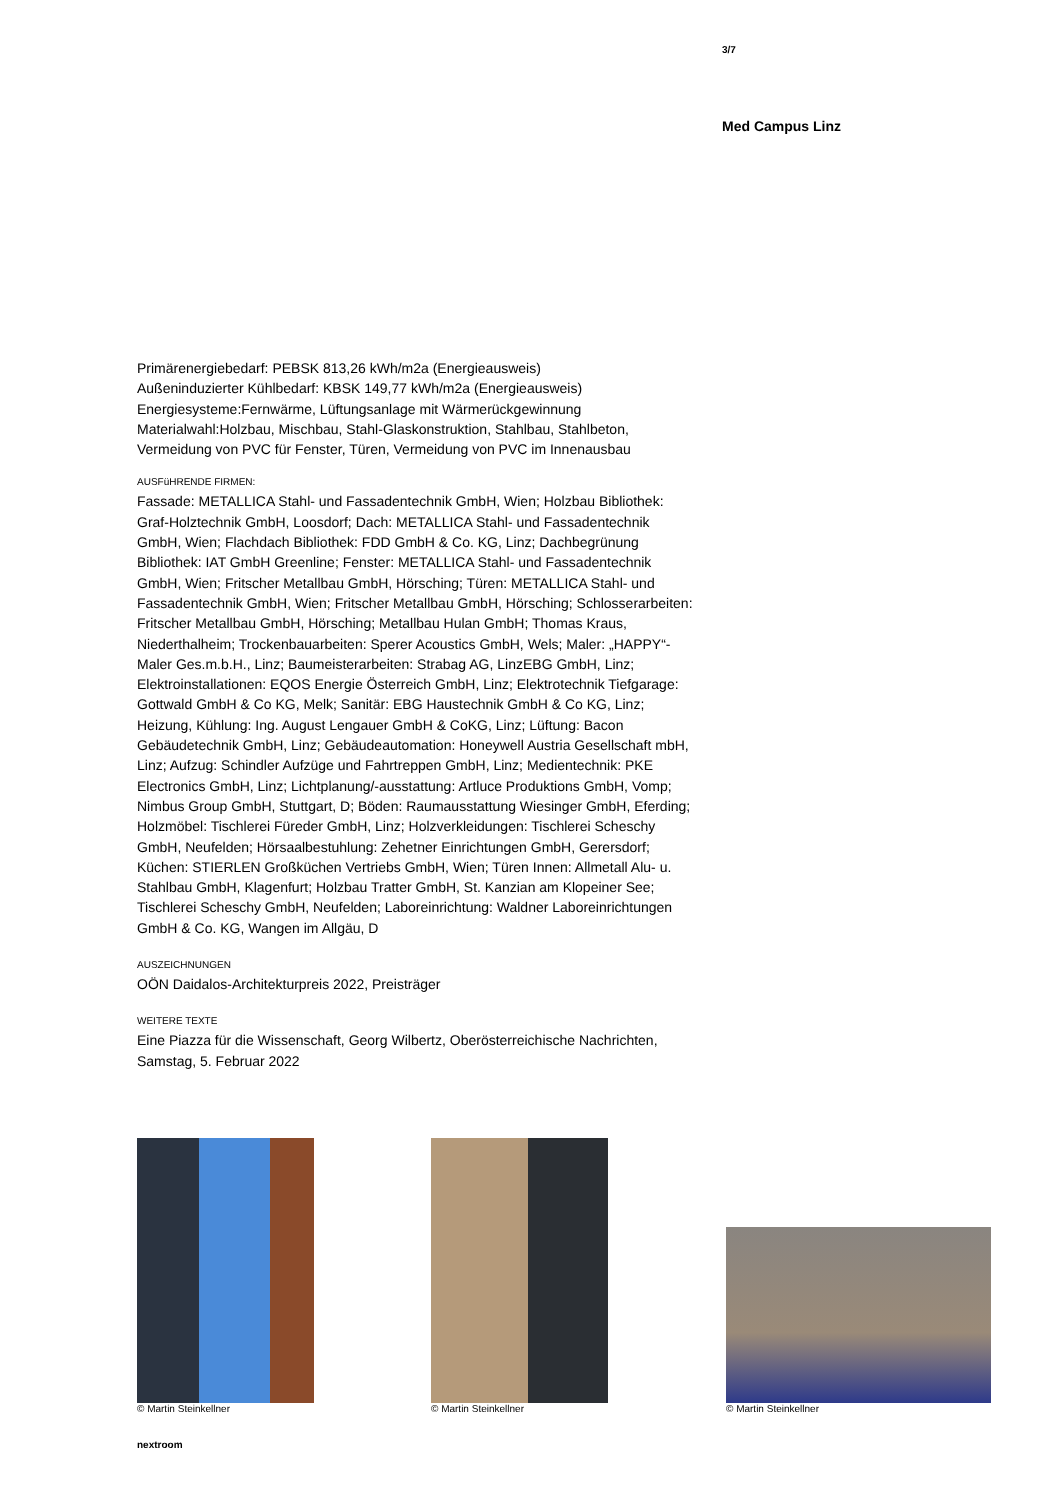3/7
Med Campus Linz
Primärenergiebedarf: PEBSK 813,26 kWh/m2a (Energieausweis)
Außeninduzierter Kühlbedarf: KBSK 149,77 kWh/m2a (Energieausweis)
Energiesysteme:Fernwärme, Lüftungsanlage mit Wärmerückgewinnung
Materialwahl:Holzbau, Mischbau, Stahl-Glaskonstruktion, Stahlbau, Stahlbeton, Vermeidung von PVC für Fenster, Türen, Vermeidung von PVC im Innenausbau
AUSFüHRENDE FIRMEN:
Fassade: METALLICA Stahl- und Fassadentechnik GmbH, Wien; Holzbau Bibliothek: Graf-Holztechnik GmbH, Loosdorf; Dach: METALLICA Stahl- und Fassadentechnik GmbH, Wien; Flachdach Bibliothek: FDD GmbH & Co. KG, Linz; Dachbegrünung Bibliothek: IAT GmbH Greenline; Fenster: METALLICA Stahl- und Fassadentechnik GmbH, Wien; Fritscher Metallbau GmbH, Hörsching; Türen: METALLICA Stahl- und Fassadentechnik GmbH, Wien; Fritscher Metallbau GmbH, Hörsching; Schlosserarbeiten: Fritscher Metallbau GmbH, Hörsching; Metallbau Hulan GmbH; Thomas Kraus, Niederthalheim; Trockenbauarbeiten: Sperer Acoustics GmbH, Wels; Maler: „HAPPY“-Maler Ges.m.b.H., Linz; Baumeisterarbeiten: Strabag AG, LinzEBG GmbH, Linz; Elektroinstallationen: EQOS Energie Österreich GmbH, Linz; Elektrotechnik Tiefgarage: Gottwald GmbH & Co KG, Melk; Sanitär: EBG Haustechnik GmbH & Co KG, Linz; Heizung, Kühlung: Ing. August Lengauer GmbH & CoKG, Linz; Lüftung: Bacon Gebäudetechnik GmbH, Linz; Gebäudeautomation: Honeywell Austria Gesellschaft mbH, Linz; Aufzug: Schindler Aufzüge und Fahrtreppen GmbH, Linz; Medientechnik: PKE Electronics GmbH, Linz; Lichtplanung/-ausstattung: Artluce Produktions GmbH, Vomp; Nimbus Group GmbH, Stuttgart, D; Böden: Raumausstattung Wiesinger GmbH, Eferding; Holzmöbel: Tischlerei Füreder GmbH, Linz; Holzverkleidungen: Tischlerei Scheschy GmbH, Neufelden; Hörsaalbestuhlung: Zehetner Einrichtungen GmbH, Gerersdorf; Küchen: STIERLEN Großküchen Vertriebs GmbH, Wien; Türen Innen: Allmetall Alu- u. Stahlbau GmbH, Klagenfurt; Holzbau Tratter GmbH, St. Kanzian am Klopeiner See; Tischlerei Scheschy GmbH, Neufelden; Laboreinrichtung: Waldner Laboreinrichtungen GmbH & Co. KG, Wangen im Allgäu, D
AUSZEICHNUNGEN
OÖN Daidalos-Architekturpreis 2022, Preisträger
WEITERE TEXTE
Eine Piazza für die Wissenschaft, Georg Wilbertz, Oberösterreichische Nachrichten, Samstag, 5. Februar 2022
© Martin Steinkellner © Martin Steinkellner
© Martin Steinkellner
nextroom